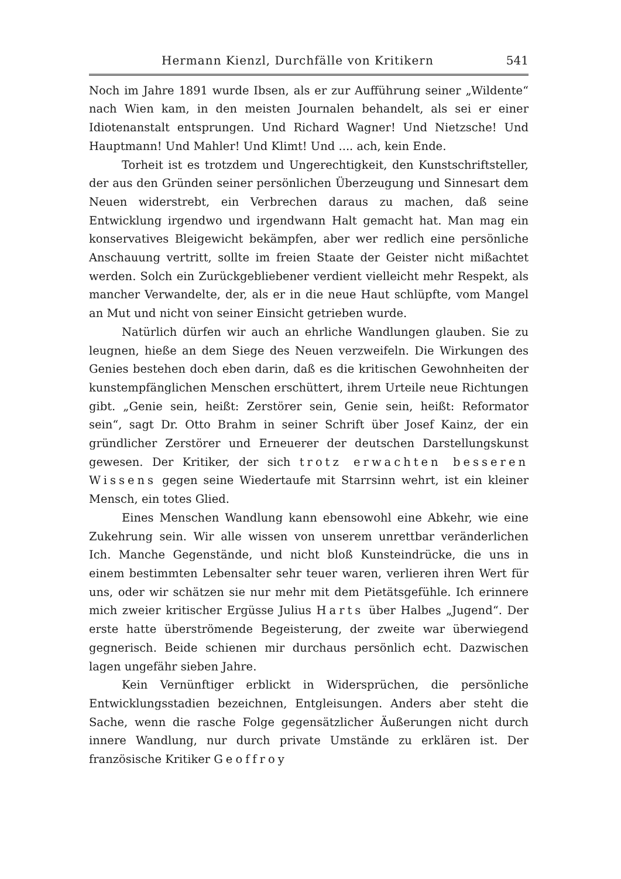Hermann Kienzl, Durchfälle von Kritikern 541
Noch im Jahre 1891 wurde Ibsen, als er zur Aufführung seiner „Wildente“ nach Wien kam, in den meisten Journalen behandelt, als sei er einer Idioten­anstalt entsprungen. Und Richard Wagner! Und Nietzsche! Und Haupt­mann! Und Mahler! Und Klimt! Und .... ach, kein Ende.
Torheit ist es trotzdem und Ungerechtigkeit, den Kunstschriftsteller, der aus den Gründen seiner persönlichen Überzeugung und Sinnesart dem Neuen wider­strebt, ein Verbrechen daraus zu machen, daß seine Entwicklung irgendwo und irgendwann Halt gemacht hat. Man mag ein konservatives Bleigewicht be­kämpfen, aber wer redlich eine persönliche Anschauung vertritt, sollte im freien Staate der Geister nicht mißachtet werden. Solch ein Zurückgebliebener ver­dient vielleicht mehr Respekt, als mancher Verwandelte, der, als er in die neue Haut schlüpfte, vom Mangel an Mut und nicht von seiner Einsicht getrieben wurde.
Natürlich dürfen wir auch an ehrliche Wandlungen glauben. Sie zu leug­nen, hieße an dem Siege des Neuen verzweifeln. Die Wirkungen des Genies bestehen doch eben darin, daß es die kritischen Gewohnheiten der kunstempfäng­lichen Menschen erschüttert, ihrem Urteile neue Richtungen gibt. „Genie sein, heißt: Zerstörer sein, Genie sein, heißt: Reformator sein“, sagt Dr. Otto Brahm in seiner Schrift über Josef Kainz, der ein gründlicher Zerstörer und Erneue­rer der deutschen Darstellungskunst gewesen. Der Kritiker, der sich trotz erwachten besseren Wissens gegen seine Wiedertaufe mit Starrsinn wehrt, ist ein kleiner Mensch, ein totes Glied.
Eines Menschen Wandlung kann ebensowohl eine Abkehr, wie eine Zu­kehrung sein. Wir alle wissen von unserem unrettbar veränderlichen Ich. Manche Gegenstände, und nicht bloß Kunsteindrücke, die uns in einem bestimm­ten Lebensalter sehr teuer waren, verlieren ihren Wert für uns, oder wir schätzen sie nur mehr mit dem Pietätsgefühle. Ich erinnere mich zweier kriti­scher Ergüsse Julius Harts über Halbes „Jugend“. Der erste hatte überströ­mende Begeisterung, der zweite war überwiegend gegnerisch. Beide schienen mir durchaus persönlich echt. Dazwischen lagen ungefähr sieben Jahre.
Kein Vernünftiger erblickt in Widersprüchen, die persönliche Entwick­lungsstadien bezeichnen, Entgleisungen. Anders aber steht die Sache, wenn die rasche Folge gegensätzlicher Äußerungen nicht durch innere Wandlung, nur durch private Umstände zu erklären ist. Der französische Kritiker Geoffroy